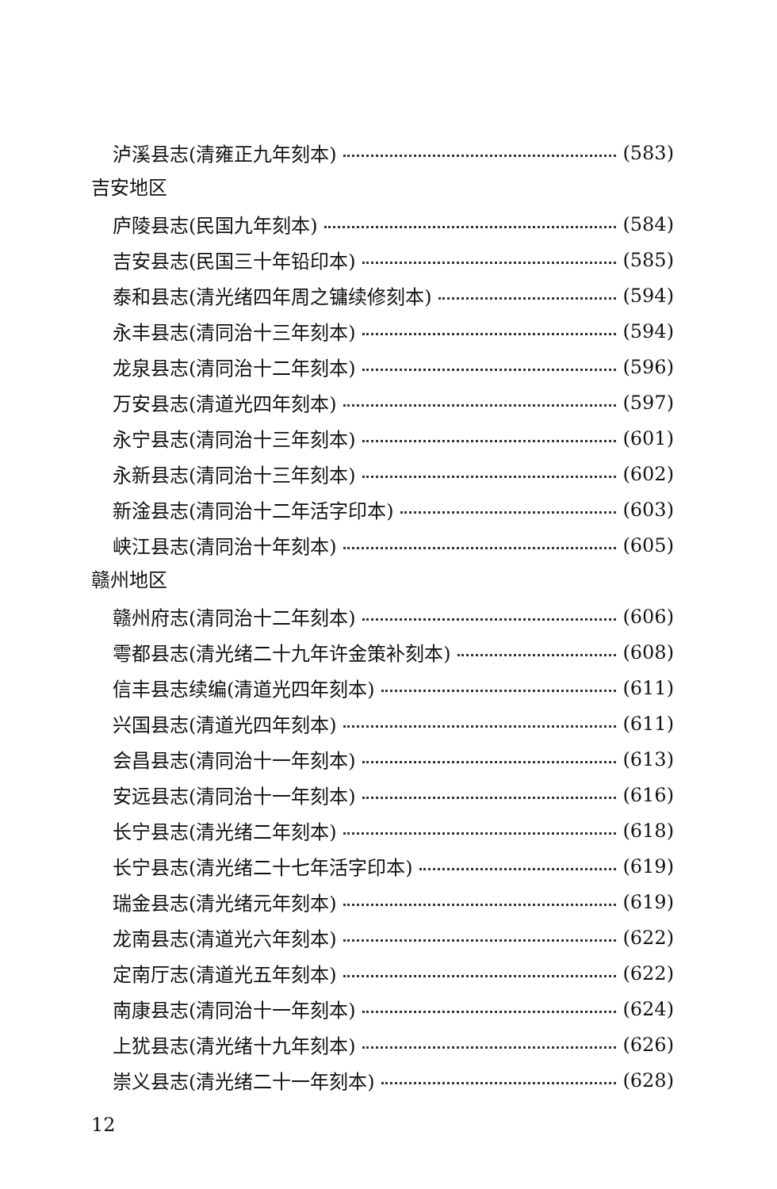泸溪县志(清雍正九年刻本) (583)
吉安地区
庐陵县志(民国九年刻本) (584)
吉安县志(民国三十年铅印本) (585)
泰和县志(清光绪四年周之镛续修刻本) (594)
永丰县志(清同治十三年刻本) (594)
龙泉县志(清同治十二年刻本) (596)
万安县志(清道光四年刻本) (597)
永宁县志(清同治十三年刻本) (601)
永新县志(清同治十三年刻本) (602)
新淦县志(清同治十二年活字印本) (603)
峡江县志(清同治十年刻本) (605)
赣州地区
赣州府志(清同治十二年刻本) (606)
雩都县志(清光绪二十九年许金策补刻本) (608)
信丰县志续编(清道光四年刻本) (611)
兴国县志(清道光四年刻本) (611)
会昌县志(清同治十一年刻本) (613)
安远县志(清同治十一年刻本) (616)
长宁县志(清光绪二年刻本) (618)
长宁县志(清光绪二十七年活字印本) (619)
瑞金县志(清光绪元年刻本) (619)
龙南县志(清道光六年刻本) (622)
定南厅志(清道光五年刻本) (622)
南康县志(清同治十一年刻本) (624)
上犹县志(清光绪十九年刻本) (626)
崇义县志(清光绪二十一年刻本) (628)
12